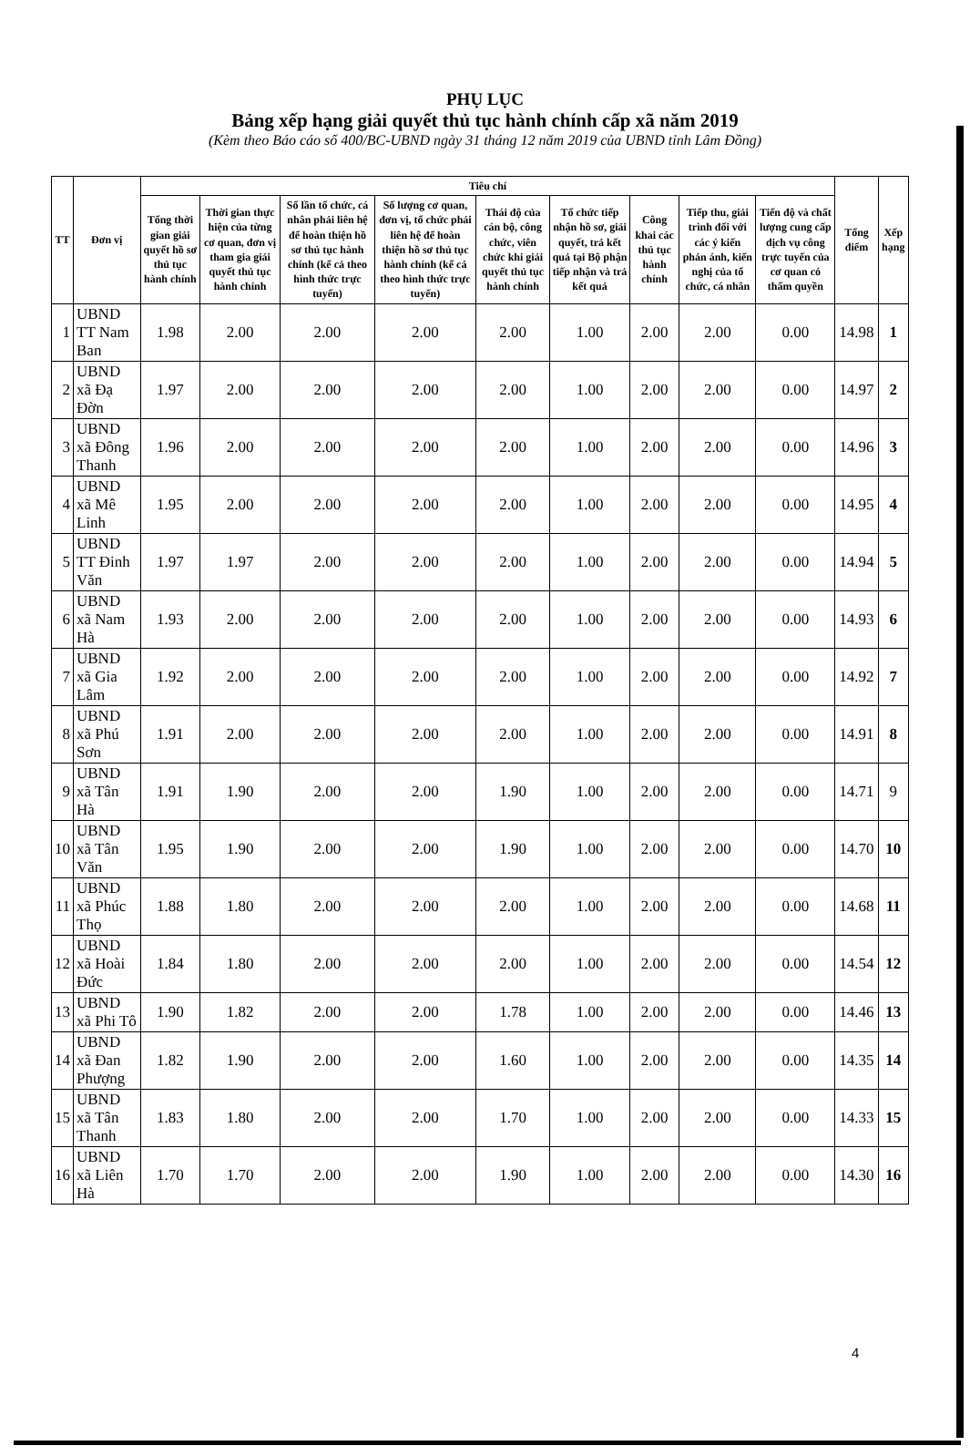PHỤ LỤC
Bảng xếp hạng giải quyết thủ tục hành chính cấp xã năm 2019
(Kèm theo Báo cáo số 400/BC-UBND ngày 31 tháng 12 năm 2019 của UBND tỉnh Lâm Đồng)
| TT | Đơn vị | Tiêu chí | | | | | | | | | Tổng điểm | Xếp hạng |
| --- | --- | --- | --- | --- | --- | --- | --- | --- | --- | --- | --- | --- |
| | | Tổng thời gian giải quyết hồ sơ thủ tục hành chính | Thời gian thực hiện của từng cơ quan, đơn vị tham gia giải quyết thủ tục hành chính | Số lần tổ chức, cá nhân phải liên hệ để hoàn thiện hồ sơ thủ tục hành chính (kể cả theo hình thức trực tuyến) | Số lượng cơ quan, đơn vị, tổ chức phải liên hệ để hoàn thiện hồ sơ thủ tục hành chính (kể cả theo hình thức trực tuyến) | Thái độ của cán bộ, công chức, viên chức khi giải quyết thủ tục hành chính | Tổ chức tiếp nhận hồ sơ, giải quyết, trả kết quả tại Bộ phận tiếp nhận và trả kết quả | Công khai các thủ tục hành chính | Tiếp thu, giải trình đối với các ý kiến phản ánh, kiến nghị của tổ chức, cá nhân | Tiến độ và chất lượng cung cấp dịch vụ công trực tuyến của cơ quan có thẩm quyền | | |
| 1 | UBND TT Nam Ban | 1.98 | 2.00 | 2.00 | 2.00 | 2.00 | 1.00 | 2.00 | 2.00 | 0.00 | 14.98 | 1 |
| 2 | UBND xã Đạ Đờn | 1.97 | 2.00 | 2.00 | 2.00 | 2.00 | 1.00 | 2.00 | 2.00 | 0.00 | 14.97 | 2 |
| 3 | UBND xã Đông Thanh | 1.96 | 2.00 | 2.00 | 2.00 | 2.00 | 1.00 | 2.00 | 2.00 | 0.00 | 14.96 | 3 |
| 4 | UBND xã Mê Linh | 1.95 | 2.00 | 2.00 | 2.00 | 2.00 | 1.00 | 2.00 | 2.00 | 0.00 | 14.95 | 4 |
| 5 | UBND TT Đinh Văn | 1.97 | 1.97 | 2.00 | 2.00 | 2.00 | 1.00 | 2.00 | 2.00 | 0.00 | 14.94 | 5 |
| 6 | UBND xã Nam Hà | 1.93 | 2.00 | 2.00 | 2.00 | 2.00 | 1.00 | 2.00 | 2.00 | 0.00 | 14.93 | 6 |
| 7 | UBND xã Gia Lâm | 1.92 | 2.00 | 2.00 | 2.00 | 2.00 | 1.00 | 2.00 | 2.00 | 0.00 | 14.92 | 7 |
| 8 | UBND xã Phú Sơn | 1.91 | 2.00 | 2.00 | 2.00 | 2.00 | 1.00 | 2.00 | 2.00 | 0.00 | 14.91 | 8 |
| 9 | UBND xã Tân Hà | 1.91 | 1.90 | 2.00 | 2.00 | 1.90 | 1.00 | 2.00 | 2.00 | 0.00 | 14.71 | 9 |
| 10 | UBND xã Tân Văn | 1.95 | 1.90 | 2.00 | 2.00 | 1.90 | 1.00 | 2.00 | 2.00 | 0.00 | 14.70 | 10 |
| 11 | UBND xã Phúc Thọ | 1.88 | 1.80 | 2.00 | 2.00 | 2.00 | 1.00 | 2.00 | 2.00 | 0.00 | 14.68 | 11 |
| 12 | UBND xã Hoài Đức | 1.84 | 1.80 | 2.00 | 2.00 | 2.00 | 1.00 | 2.00 | 2.00 | 0.00 | 14.54 | 12 |
| 13 | UBND xã Phi Tô | 1.90 | 1.82 | 2.00 | 2.00 | 1.78 | 1.00 | 2.00 | 2.00 | 0.00 | 14.46 | 13 |
| 14 | UBND xã Đan Phượng | 1.82 | 1.90 | 2.00 | 2.00 | 1.60 | 1.00 | 2.00 | 2.00 | 0.00 | 14.35 | 14 |
| 15 | UBND xã Tân Thanh | 1.83 | 1.80 | 2.00 | 2.00 | 1.70 | 1.00 | 2.00 | 2.00 | 0.00 | 14.33 | 15 |
| 16 | UBND xã Liên Hà | 1.70 | 1.70 | 2.00 | 2.00 | 1.90 | 1.00 | 2.00 | 2.00 | 0.00 | 14.30 | 16 |
4